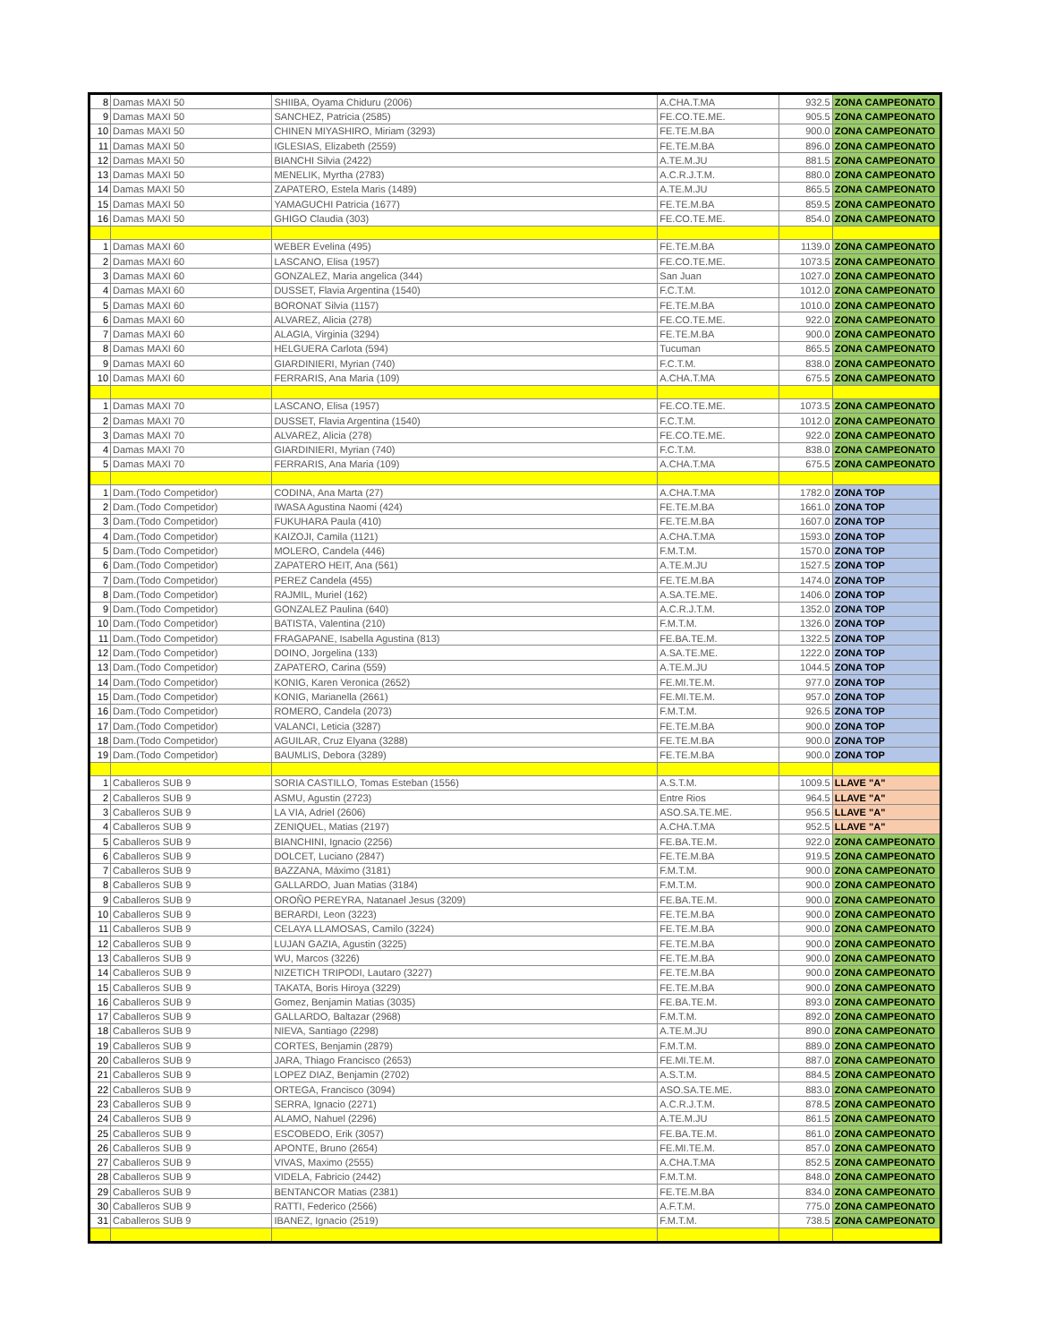| 8 | Damas MAXI 50 | SHIIBA, Oyama Chiduru (2006) | A.CHA.T.MA | 932.5 | ZONA CAMPEONATO |
| 9 | Damas MAXI 50 | SANCHEZ, Patricia (2585) | FE.CO.TE.ME. | 905.5 | ZONA CAMPEONATO |
| 10 | Damas MAXI 50 | CHINEN MIYASHIRO, Miriam (3293) | FE.TE.M.BA | 900.0 | ZONA CAMPEONATO |
| 11 | Damas MAXI 50 | IGLESIAS, Elizabeth (2559) | FE.TE.M.BA | 896.0 | ZONA CAMPEONATO |
| 12 | Damas MAXI 50 | BIANCHI Silvia (2422) | A.TE.M.JU | 881.5 | ZONA CAMPEONATO |
| 13 | Damas MAXI 50 | MENELIK, Myrtha (2783) | A.C.R.J.T.M. | 880.0 | ZONA CAMPEONATO |
| 14 | Damas MAXI 50 | ZAPATERO, Estela Maris (1489) | A.TE.M.JU | 865.5 | ZONA CAMPEONATO |
| 15 | Damas MAXI 50 | YAMAGUCHI Patricia (1677) | FE.TE.M.BA | 859.5 | ZONA CAMPEONATO |
| 16 | Damas MAXI 50 | GHIGO Claudia (303) | FE.CO.TE.ME. | 854.0 | ZONA CAMPEONATO |
| 1 | Damas MAXI 60 | WEBER Evelina (495) | FE.TE.M.BA | 1139.0 | ZONA CAMPEONATO |
| 2 | Damas MAXI 60 | LASCANO, Elisa (1957) | FE.CO.TE.ME. | 1073.5 | ZONA CAMPEONATO |
| 3 | Damas MAXI 60 | GONZALEZ, Maria angelica (344) | San Juan | 1027.0 | ZONA CAMPEONATO |
| 4 | Damas MAXI 60 | DUSSET, Flavia Argentina (1540) | F.C.T.M. | 1012.0 | ZONA CAMPEONATO |
| 5 | Damas MAXI 60 | BORONAT Silvia (1157) | FE.TE.M.BA | 1010.0 | ZONA CAMPEONATO |
| 6 | Damas MAXI 60 | ALVAREZ, Alicia (278) | FE.CO.TE.ME. | 922.0 | ZONA CAMPEONATO |
| 7 | Damas MAXI 60 | ALAGIA, Virginia (3294) | FE.TE.M.BA | 900.0 | ZONA CAMPEONATO |
| 8 | Damas MAXI 60 | HELGUERA Carlota (594) | Tucuman | 865.5 | ZONA CAMPEONATO |
| 9 | Damas MAXI 60 | GIARDINIERI, Myrian (740) | F.C.T.M. | 838.0 | ZONA CAMPEONATO |
| 10 | Damas MAXI 60 | FERRARIS, Ana Maria (109) | A.CHA.T.MA | 675.5 | ZONA CAMPEONATO |
| 1 | Damas MAXI 70 | LASCANO, Elisa (1957) | FE.CO.TE.ME. | 1073.5 | ZONA CAMPEONATO |
| 2 | Damas MAXI 70 | DUSSET, Flavia Argentina (1540) | F.C.T.M. | 1012.0 | ZONA CAMPEONATO |
| 3 | Damas MAXI 70 | ALVAREZ, Alicia (278) | FE.CO.TE.ME. | 922.0 | ZONA CAMPEONATO |
| 4 | Damas MAXI 70 | GIARDINIERI, Myrian (740) | F.C.T.M. | 838.0 | ZONA CAMPEONATO |
| 5 | Damas MAXI 70 | FERRARIS, Ana Maria (109) | A.CHA.T.MA | 675.5 | ZONA CAMPEONATO |
| 1 | Dam.(Todo Competidor) | CODINA, Ana Marta (27) | A.CHA.T.MA | 1782.0 | ZONA TOP |
| 2 | Dam.(Todo Competidor) | IWASA Agustina Naomi (424) | FE.TE.M.BA | 1661.0 | ZONA TOP |
| 3 | Dam.(Todo Competidor) | FUKUHARA Paula (410) | FE.TE.M.BA | 1607.0 | ZONA TOP |
| 4 | Dam.(Todo Competidor) | KAIZOJI, Camila (1121) | A.CHA.T.MA | 1593.0 | ZONA TOP |
| 5 | Dam.(Todo Competidor) | MOLERO, Candela (446) | F.M.T.M. | 1570.0 | ZONA TOP |
| 6 | Dam.(Todo Competidor) | ZAPATERO HEIT, Ana (561) | A.TE.M.JU | 1527.5 | ZONA TOP |
| 7 | Dam.(Todo Competidor) | PEREZ Candela (455) | FE.TE.M.BA | 1474.0 | ZONA TOP |
| 8 | Dam.(Todo Competidor) | RAJMIL, Muriel (162) | A.SA.TE.ME. | 1406.0 | ZONA TOP |
| 9 | Dam.(Todo Competidor) | GONZALEZ Paulina (640) | A.C.R.J.T.M. | 1352.0 | ZONA TOP |
| 10 | Dam.(Todo Competidor) | BATISTA, Valentina (210) | F.M.T.M. | 1326.0 | ZONA TOP |
| 11 | Dam.(Todo Competidor) | FRAGAPANE, Isabella Agustina (813) | FE.BA.TE.M. | 1322.5 | ZONA TOP |
| 12 | Dam.(Todo Competidor) | DOINO, Jorgelina (133) | A.SA.TE.ME. | 1222.0 | ZONA TOP |
| 13 | Dam.(Todo Competidor) | ZAPATERO, Carina (559) | A.TE.M.JU | 1044.5 | ZONA TOP |
| 14 | Dam.(Todo Competidor) | KONIG, Karen Veronica (2652) | FE.MI.TE.M. | 977.0 | ZONA TOP |
| 15 | Dam.(Todo Competidor) | KONIG, Marianella (2661) | FE.MI.TE.M. | 957.0 | ZONA TOP |
| 16 | Dam.(Todo Competidor) | ROMERO, Candela (2073) | F.M.T.M. | 926.5 | ZONA TOP |
| 17 | Dam.(Todo Competidor) | VALANCI, Leticia (3287) | FE.TE.M.BA | 900.0 | ZONA TOP |
| 18 | Dam.(Todo Competidor) | AGUILAR, Cruz Elyana (3288) | FE.TE.M.BA | 900.0 | ZONA TOP |
| 19 | Dam.(Todo Competidor) | BAUMLIS, Debora (3289) | FE.TE.M.BA | 900.0 | ZONA TOP |
| 1 | Caballeros SUB 9 | SORIA CASTILLO, Tomas Esteban (1556) | A.S.T.M. | 1009.5 | LLAVE "A" |
| 2 | Caballeros SUB 9 | ASMU, Agustin (2723) | Entre Rios | 964.5 | LLAVE "A" |
| 3 | Caballeros SUB 9 | LA VIA, Adriel (2606) | ASO.SA.TE.ME. | 956.5 | LLAVE "A" |
| 4 | Caballeros SUB 9 | ZENIQUEL, Matias (2197) | A.CHA.T.MA | 952.5 | LLAVE "A" |
| 5 | Caballeros SUB 9 | BIANCHINI, Ignacio (2256) | FE.BA.TE.M. | 922.0 | ZONA CAMPEONATO |
| 6 | Caballeros SUB 9 | DOLCET, Luciano (2847) | FE.TE.M.BA | 919.5 | ZONA CAMPEONATO |
| 7 | Caballeros SUB 9 | BAZZANA, Máximo (3181) | F.M.T.M. | 900.0 | ZONA CAMPEONATO |
| 8 | Caballeros SUB 9 | GALLARDO, Juan Matias (3184) | F.M.T.M. | 900.0 | ZONA CAMPEONATO |
| 9 | Caballeros SUB 9 | OROÑO PEREYRA, Natanael Jesus (3209) | FE.BA.TE.M. | 900.0 | ZONA CAMPEONATO |
| 10 | Caballeros SUB 9 | BERARDI, Leon (3223) | FE.TE.M.BA | 900.0 | ZONA CAMPEONATO |
| 11 | Caballeros SUB 9 | CELAYA LLAMOSAS, Camilo (3224) | FE.TE.M.BA | 900.0 | ZONA CAMPEONATO |
| 12 | Caballeros SUB 9 | LUJAN GAZIA, Agustin (3225) | FE.TE.M.BA | 900.0 | ZONA CAMPEONATO |
| 13 | Caballeros SUB 9 | WU, Marcos (3226) | FE.TE.M.BA | 900.0 | ZONA CAMPEONATO |
| 14 | Caballeros SUB 9 | NIZETICH TRIPODI, Lautaro (3227) | FE.TE.M.BA | 900.0 | ZONA CAMPEONATO |
| 15 | Caballeros SUB 9 | TAKATA, Boris Hiroya (3229) | FE.TE.M.BA | 900.0 | ZONA CAMPEONATO |
| 16 | Caballeros SUB 9 | Gomez, Benjamin Matias (3035) | FE.BA.TE.M. | 893.0 | ZONA CAMPEONATO |
| 17 | Caballeros SUB 9 | GALLARDO, Baltazar (2968) | F.M.T.M. | 892.0 | ZONA CAMPEONATO |
| 18 | Caballeros SUB 9 | NIEVA, Santiago (2298) | A.TE.M.JU | 890.0 | ZONA CAMPEONATO |
| 19 | Caballeros SUB 9 | CORTES, Benjamin (2879) | F.M.T.M. | 889.0 | ZONA CAMPEONATO |
| 20 | Caballeros SUB 9 | JARA, Thiago Francisco (2653) | FE.MI.TE.M. | 887.0 | ZONA CAMPEONATO |
| 21 | Caballeros SUB 9 | LOPEZ DIAZ, Benjamin (2702) | A.S.T.M. | 884.5 | ZONA CAMPEONATO |
| 22 | Caballeros SUB 9 | ORTEGA, Francisco (3094) | ASO.SA.TE.ME. | 883.0 | ZONA CAMPEONATO |
| 23 | Caballeros SUB 9 | SERRA, Ignacio (2271) | A.C.R.J.T.M. | 878.5 | ZONA CAMPEONATO |
| 24 | Caballeros SUB 9 | ALAMO, Nahuel (2296) | A.TE.M.JU | 861.5 | ZONA CAMPEONATO |
| 25 | Caballeros SUB 9 | ESCOBEDO, Erik (3057) | FE.BA.TE.M. | 861.0 | ZONA CAMPEONATO |
| 26 | Caballeros SUB 9 | APONTE, Bruno (2654) | FE.MI.TE.M. | 857.0 | ZONA CAMPEONATO |
| 27 | Caballeros SUB 9 | VIVAS, Maximo (2555) | A.CHA.T.MA | 852.5 | ZONA CAMPEONATO |
| 28 | Caballeros SUB 9 | VIDELA, Fabricio (2442) | F.M.T.M. | 848.0 | ZONA CAMPEONATO |
| 29 | Caballeros SUB 9 | BENTANCOR Matias (2381) | FE.TE.M.BA | 834.0 | ZONA CAMPEONATO |
| 30 | Caballeros SUB 9 | RATTI, Federico (2566) | A.F.T.M. | 775.0 | ZONA CAMPEONATO |
| 31 | Caballeros SUB 9 | IBANEZ, Ignacio (2519) | F.M.T.M. | 738.5 | ZONA CAMPEONATO |